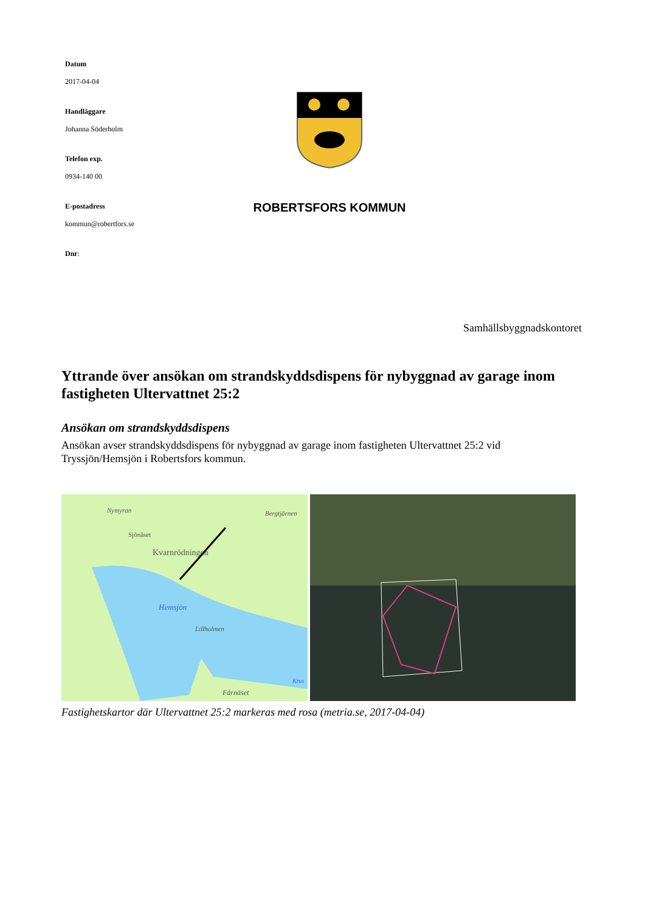Datum
2017-04-04
Handläggare
Johanna Söderholm
Telefon exp.
0934-140 00
E-postadress
kommun@robertfors.se
Dnr:
ROBERTSFORS KOMMUN
Samhällsbyggnadskontoret
Yttrande över ansökan om strandskyddsdispens för nybyggnad av garage inom fastigheten Ultervattnet 25:2
Ansökan om strandskyddsdispens
Ansökan avser strandskyddsdispens för nybyggnad av garage inom fastigheten Ultervattnet 25:2 vid Tryssjön/Hemsjön i Robertsfors kommun.
Nymyran
Sjönäset
Kvarnrödningen
Bergtjärnen
Hemsjön
Lillholmen
Fårnäset
Krus
Fastighetskartor där Ultervattnet 25:2 markeras med rosa (metria.se, 2017-04-04)